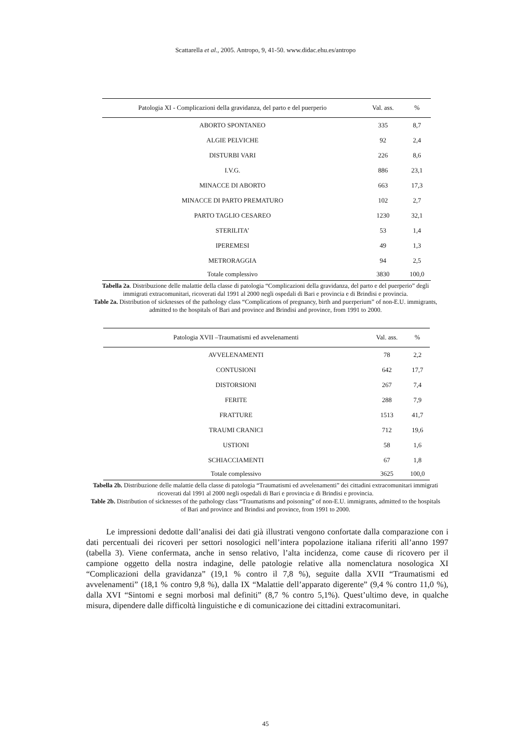Scattarella et al., 2005. Antropo, 9, 41-50. www.didac.ehu.es/antropo
| Patologia XI - Complicazioni della gravidanza, del parto e del puerperio | Val. ass. | % |
| --- | --- | --- |
| ABORTO SPONTANEO | 335 | 8,7 |
| ALGIE PELVICHE | 92 | 2,4 |
| DISTURBI VARI | 226 | 8,6 |
| I.V.G. | 886 | 23,1 |
| MINACCE DI ABORTO | 663 | 17,3 |
| MINACCE DI PARTO PREMATURO | 102 | 2,7 |
| PARTO TAGLIO CESAREO | 1230 | 32,1 |
| STERILITA’ | 53 | 1,4 |
| IPEREMESI | 49 | 1,3 |
| METRORAGGIA | 94 | 2,5 |
| Totale complessivo | 3830 | 100,0 |
Tabella 2a. Distribuzione delle malattie della classe di patologia “Complicazioni della gravidanza, del parto e del puerperio” degli immigrati extracomunitari, ricoverati dal 1991 al 2000 negli ospedali di Bari e provincia e di Brindisi e provincia.
Table 2a. Distribution of sicknesses of the pathology class “Complications of pregnancy, birth and puerperium” of non-E.U. immigrants, admitted to the hospitals of Bari and province and Brindisi and province, from 1991 to 2000.
| Patologia XVII –Traumatismi ed avvelenamenti | Val. ass. | % |
| --- | --- | --- |
| AVVELENAMENTI | 78 | 2,2 |
| CONTUSIONI | 642 | 17,7 |
| DISTORSIONI | 267 | 7,4 |
| FERITE | 288 | 7,9 |
| FRATTURE | 1513 | 41,7 |
| TRAUMI CRANICI | 712 | 19,6 |
| USTIONI | 58 | 1,6 |
| SCHIACCIAMENTI | 67 | 1,8 |
| Totale complessivo | 3625 | 100,0 |
Tabella 2b. Distribuzione delle malattie della classe di patologia “Traumatismi ed avvelenamenti” dei cittadini extracomunitari immigrati ricoverati dal 1991 al 2000 negli ospedali di Bari e provincia e di Brindisi e provincia.
Table 2b. Distribution of sicknesses of the pathology class “Traumatisms and poisoning” of non-E.U. immigrants, admitted to the hospitals of Bari and province and Brindisi and province, from 1991 to 2000.
Le impressioni dedotte dall’analisi dei dati già illustrati vengono confortate dalla comparazione con i dati percentuali dei ricoveri per settori nosologici nell’intera popolazione italiana riferiti all’anno 1997 (tabella 3). Viene confermata, anche in senso relativo, l’alta incidenza, come cause di ricovero per il campione oggetto della nostra indagine, delle patologie relative alla nomenclatura nosologica XI “Complicazioni della gravidanza” (19,1 % contro il 7,8 %), seguite dalla XVII “Traumatismi ed avvelenamenti” (18,1 % contro 9,8 %), dalla IX “Malattie dell’apparato digerente” (9,4 % contro 11,0 %), dalla XVI “Sintomi e segni morbosi mal definiti” (8,7 % contro 5,1%). Quest’ultimo deve, in qualche misura, dipendere dalle difficoltà linguistiche e di comunicazione dei cittadini extracomunitari.
45